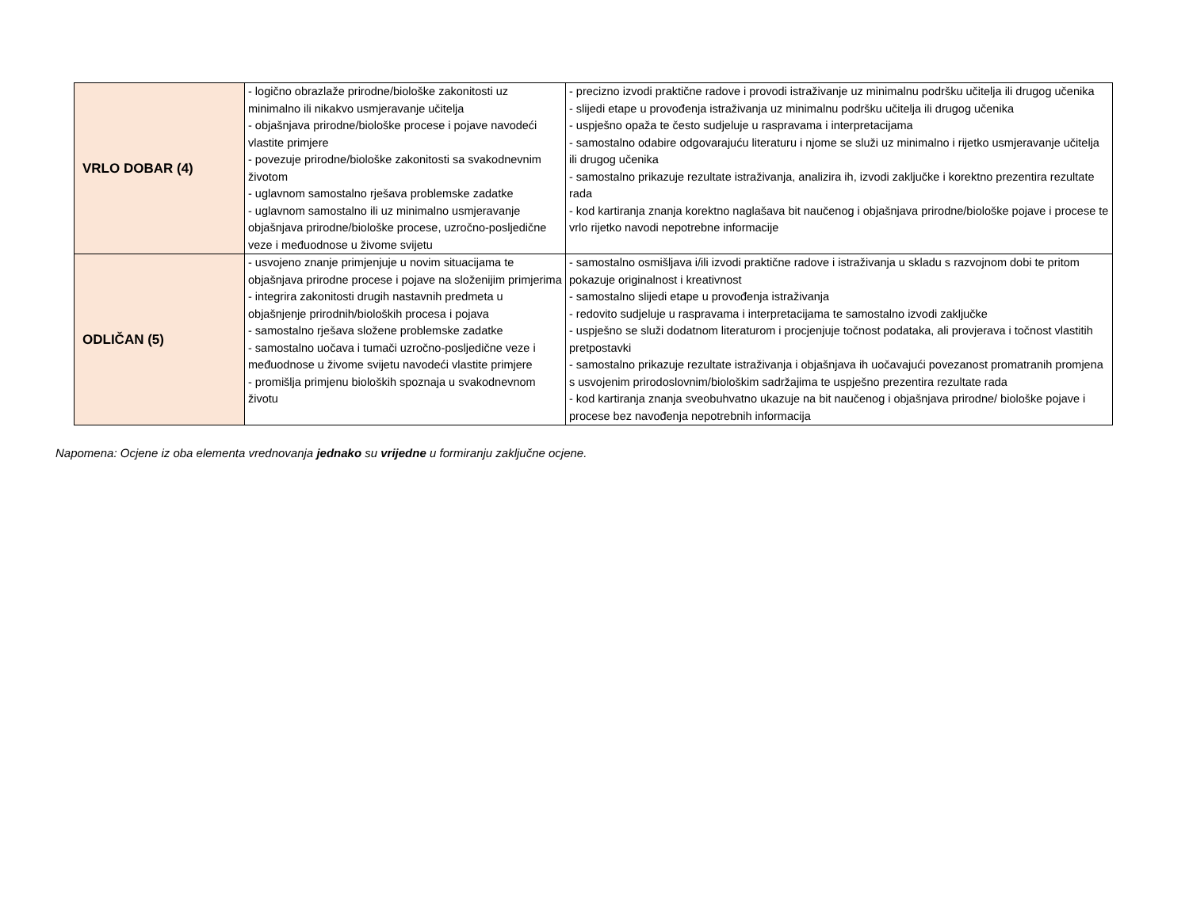| VRLO DOBAR (4) | - logično obrazlaže prirodne/biološke zakonitosti uz minimalno ili nikakvo usmjeravanje učitelja - objašnjava prirodne/biološke procese i pojave navodeći vlastite primjere - povezuje prirodne/biološke zakonitosti sa svakodnevnim životom - uglavnom samostalno rješava problemske zadatke - uglavnom samostalno ili uz minimalno usmjeravanje objašnjava prirodne/biološke procese, uzročno-posljedične veze i međuodnose u živome svijetu | - precizno izvodi praktične radove i provodi istraživanje uz minimalnu podršku učitelja ili drugog učenika - slijedi etape u provođenja istraživanja uz minimalnu podršku učitelja ili drugog učenika - uspješno opaža te često sudjeluje u raspravama i interpretacijama - samostalno odabire odgovarajuću literaturu i njome se služi uz minimalno i rijetko usmjeravanje učitelja ili drugog učenika - samostalno prikazuje rezultate istraživanja, analizira ih, izvodi zaključke i korektno prezentira rezultate rada - kod kartiranja znanja korektno naglašava bit naučenog i objašnjava prirodne/biološke pojave i procese te vrlo rijetko navodi nepotrebne informacije |
| ODLIČAN (5) | - usvojeno znanje primjenjuje u novim situacijama te objašnjava prirodne procese i pojave na složenijim primjerima - integrira zakonitosti drugih nastavnih predmeta u objašnjenje prirodnih/bioloških procesa i pojava - samostalno rješava složene problemske zadatke - samostalno uočava i tumači uzročno-posljedične veze i međuodnose u živome svijetu navodeći vlastite primjere - promišlja primjenu bioloških spoznaja u svakodnevnom životu | - samostalno osmišljava i/ili izvodi praktične radove i istraživanja u skladu s razvojnom dobi te pritom pokazuje originalnost i kreativnost - samostalno slijedi etape u provođenja istraživanja - redovito sudjeluje u raspravama i interpretacijama te samostalno izvodi zaključke - uspješno se služi dodatnom literaturom i procjenjuje točnost podataka, ali provjerava i točnost vlastitih pretpostavki - samostalno prikazuje rezultate istraživanja i objašnjava ih uočavajući povezanost promatranih promjena s usvojenim prirodoslovnim/biološkim sadržajima te uspješno prezentira rezultate rada - kod kartiranja znanja sveobuhvatno ukazuje na bit naučenog i objašnjava prirodne/ biološke pojave i procese bez navođenja nepotrebnih informacija |
Napomena: Ocjene iz oba elementa vrednovanja jednako su vrijedne u formiranju zaključne ocjene.